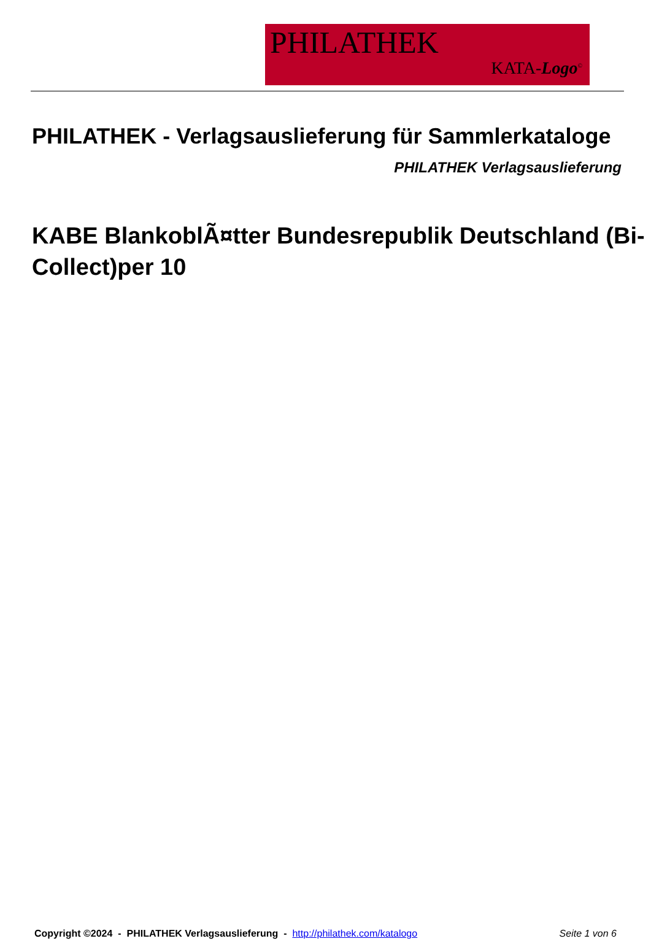PHILATHEK
KATA-Logo<sup>©</sup>
PHILATHEK - Verlagsauslieferung für Sammlerkataloge
PHILATHEK Verlagsauslieferung
KABE BlankoblÃ¤tter Bundesrepublik Deutschland (Bi-Collect)per 10
Copyright ©2024 - PHILATHEK Verlagsauslieferung - http://philathek.com/katalogo Seite 1 von 6